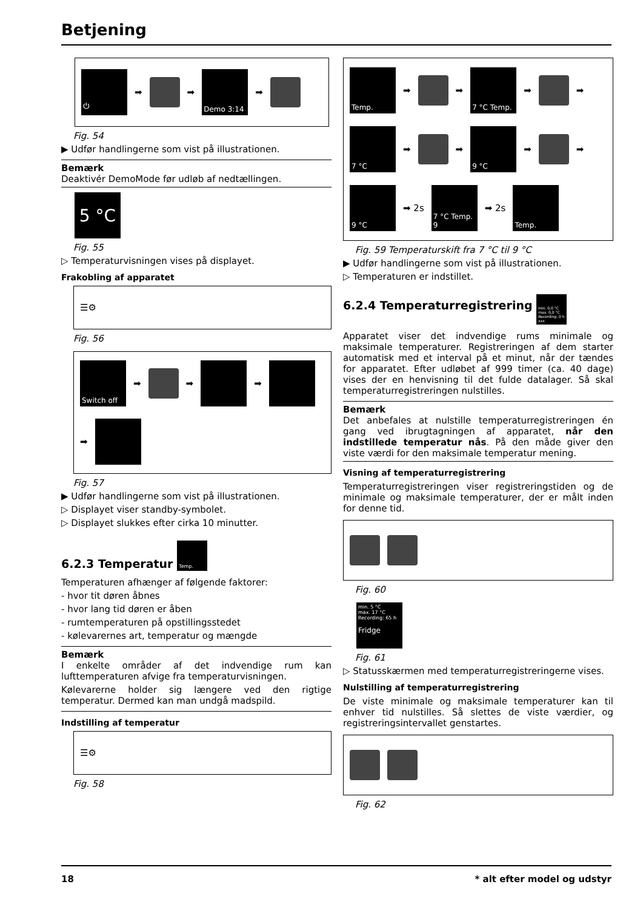Betjening
⏻
➡
➡
Demo 3:14
➡
Fig. 54
▶ Udfør handlingerne som vist på illustrationen.
Bemærk
Deaktivér DemoMode før udløb af nedtællingen.
5 °C
Fig. 55
▷ Temperaturvisningen vises på displayet.
Frakobling af apparatet
☰⚙
Fig. 56
Switch off
➡
➡
➡
➡
Fig. 57
▶ Udfør handlingerne som vist på illustrationen.
▷ Displayet viser standby-symbolet.
▷ Displayet slukkes efter cirka 10 minutter.
6.2.3 Temperatur Temp.
Temperaturen afhænger af følgende faktorer:
- hvor tit døren åbnes
- hvor lang tid døren er åben
- rumtemperaturen på opstillingsstedet
- kølevarernes art, temperatur og mængde
Bemærk
I enkelte områder af det indvendige rum kan lufttemperaturen afvige fra temperaturvisningen.
Kølevarerne holder sig længere ved den rigtige temperatur. Dermed kan man undgå madspild.
Indstilling af temperatur
☰⚙
Fig. 58
Temp.
➡
➡
7 °C Temp.
➡
➡
7 °C
➡
➡
9 °C
➡
➡
9 °C
➡ 2s
7 °C Temp. 9
➡ 2s
Temp.
Fig. 59 Temperaturskift fra 7 °C til 9 °C
▶ Udfør handlingerne som vist på illustrationen.
▷ Temperaturen er indstillet.
6.2.4 Temperaturregistrering min. 0,0 °C max. 0,0 °C Recording: 0 h xxx
Apparatet viser det indvendige rums minimale og maksimale temperaturer. Registreringen af dem starter automatisk med et interval på et minut, når der tændes for apparatet. Efter udløbet af 999 timer (ca. 40 dage) vises der en henvisning til det fulde datalager. Så skal temperaturregistreringen nulstilles.
Bemærk
Det anbefales at nulstille temperaturregistreringen én gang ved ibrugtagningen af apparatet, når den indstillede temperatur nås. På den måde giver den viste værdi for den maksimale temperatur mening.
Visning af temperaturregistrering
Temperaturregistreringen viser registreringstiden og de minimale og maksimale temperaturer, der er målt inden for denne tid.
Fig. 60
min. 5 °C
max. 17 °C
Recording: 65 h
Fridge
Fig. 61
▷ Statusskærmen med temperaturregistreringerne vises.
Nulstilling af temperaturregistrering
De viste minimale og maksimale temperaturer kan til enhver tid nulstilles. Så slettes de viste værdier, og registreringsintervallet genstartes.
Fig. 62
18 * alt efter model og udstyr